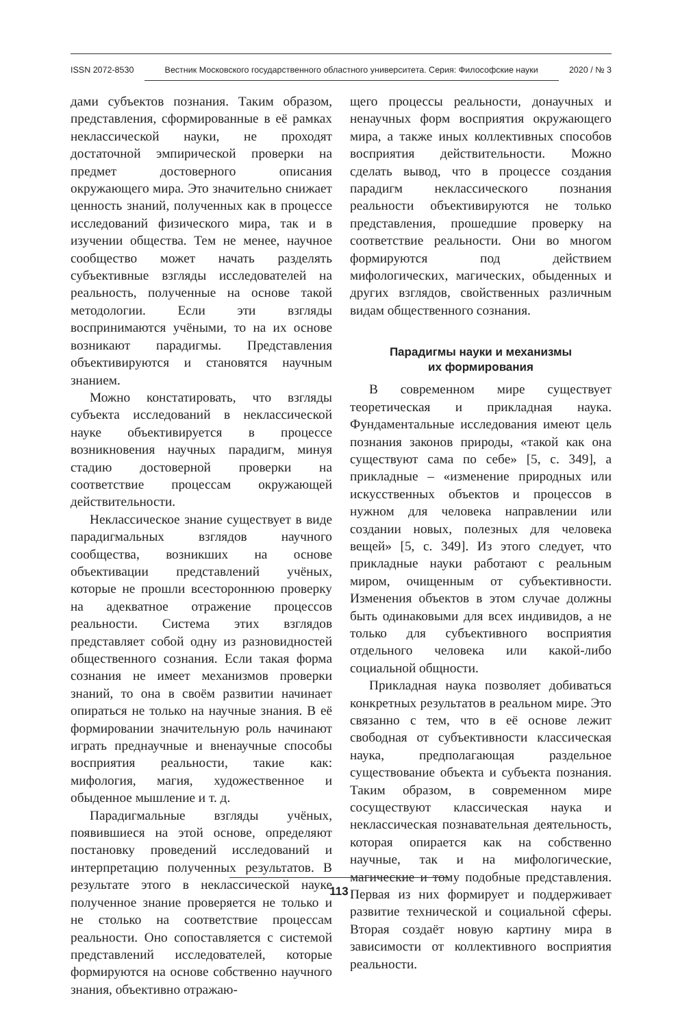ISSN 2072-8530 Вестник Московского государственного областного университета. Серия: Философские науки 2020 / № 3
дами субъектов познания. Таким образом, представления, сформированные в её рамках неклассической науки, не проходят достаточной эмпирической проверки на предмет достоверного описания окружающего мира. Это значительно снижает ценность знаний, полученных как в процессе исследований физического мира, так и в изучении общества. Тем не менее, научное сообщество может начать разделять субъективные взгляды исследователей на реальность, полученные на основе такой методологии. Если эти взгляды воспринимаются учёными, то на их основе возникают парадигмы. Представления объективируются и становятся научным знанием.
Можно констатировать, что взгляды субъекта исследований в неклассической науке объективируется в процессе возникновения научных парадигм, минуя стадию достоверной проверки на соответствие процессам окружающей действительности.
Неклассическое знание существует в виде парадигмальных взглядов научного сообщества, возникших на основе объективации представлений учёных, которые не прошли всестороннюю проверку на адекватное отражение процессов реальности. Система этих взглядов представляет собой одну из разновидностей общественного сознания. Если такая форма сознания не имеет механизмов проверки знаний, то она в своём развитии начинает опираться не только на научные знания. В её формировании значительную роль начинают играть преднаучные и вненаучные способы восприятия реальности, такие как: мифология, магия, художественное и обыденное мышление и т. д.
Парадигмальные взгляды учёных, появившиеся на этой основе, определяют постановку проведений исследований и интерпретацию полученных результатов. В результате этого в неклассической науке полученное знание проверяется не только и не столько на соответствие процессам реальности. Оно сопоставляется с системой представлений исследователей, которые формируются на основе собственно научного знания, объективно отражаю-
щего процессы реальности, донаучных и ненаучных форм восприятия окружающего мира, а также иных коллективных способов восприятия действительности. Можно сделать вывод, что в процессе создания парадигм неклассического познания реальности объективируются не только представления, прошедшие проверку на соответствие реальности. Они во многом формируются под действием мифологических, магических, обыденных и других взглядов, свойственных различным видам общественного сознания.
Парадигмы науки и механизмы
их формирования
В современном мире существует теоретическая и прикладная наука. Фундаментальные исследования имеют цель познания законов природы, «такой как она существуют сама по себе» [5, с. 349], а прикладные – «изменение природных или искусственных объектов и процессов в нужном для человека направлении или создании новых, полезных для человека вещей» [5, с. 349]. Из этого следует, что прикладные науки работают с реальным миром, очищенным от субъективности. Изменения объектов в этом случае должны быть одинаковыми для всех индивидов, а не только для субъективного восприятия отдельного человека или какой-либо социальной общности.
Прикладная наука позволяет добиваться конкретных результатов в реальном мире. Это связанно с тем, что в её основе лежит свободная от субъективности классическая наука, предполагающая раздельное существование объекта и субъекта познания. Таким образом, в современном мире сосуществуют классическая наука и неклассическая познавательная деятельность, которая опирается как на собственно научные, так и на мифологические, магические и тому подобные представления. Первая из них формирует и поддерживает развитие технической и социальной сферы. Вторая создаёт новую картину мира в зависимости от коллективного восприятия реальности.
113